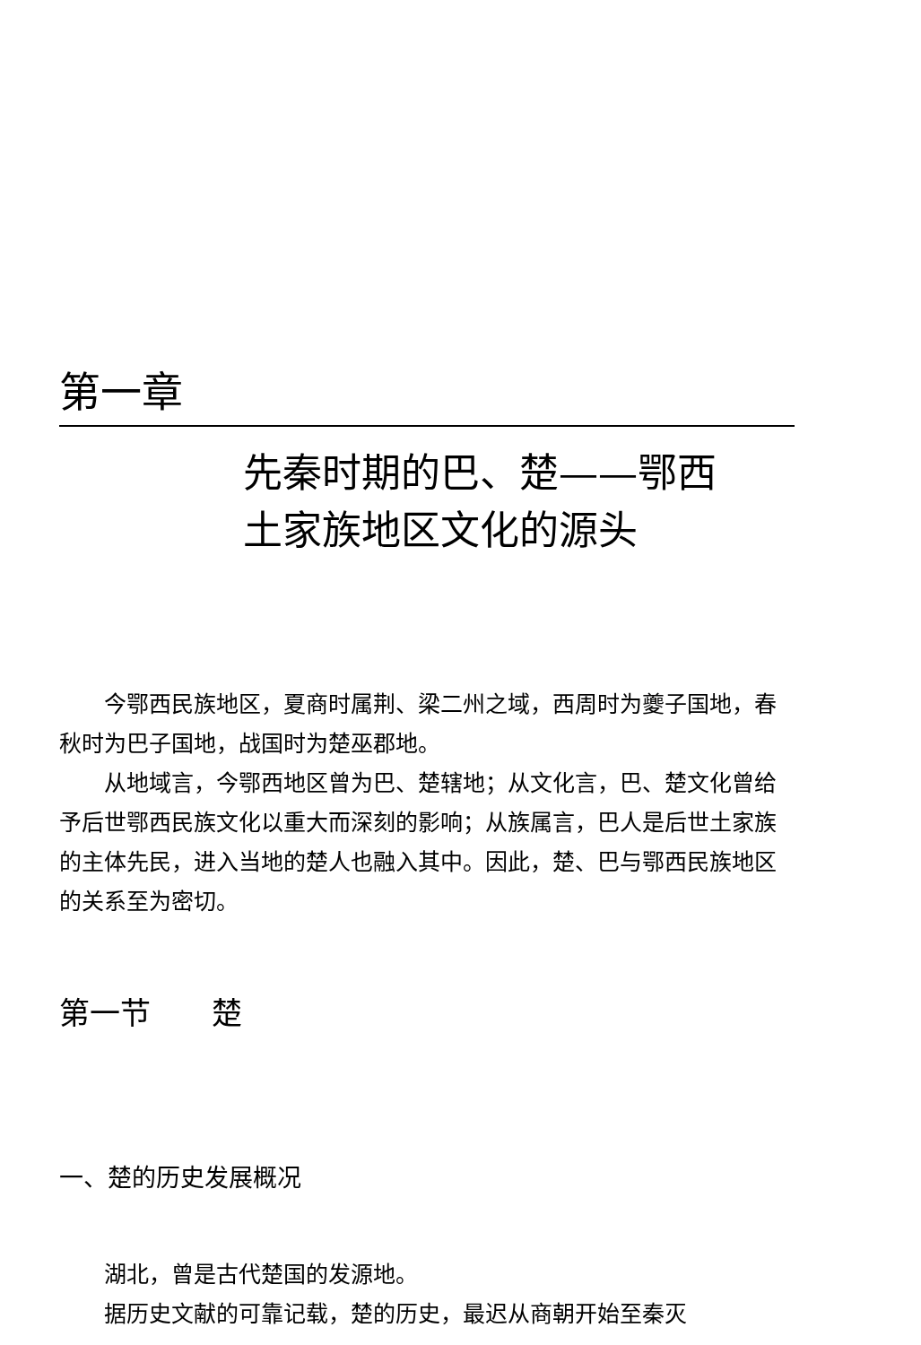第一章
先秦时期的巴、楚——鄂西
土家族地区文化的源头
今鄂西民族地区，夏商时属荆、梁二州之域，西周时为夔子国地，春秋时为巴子国地，战国时为楚巫郡地。
从地域言，今鄂西地区曾为巴、楚辖地；从文化言，巴、楚文化曾给予后世鄂西民族文化以重大而深刻的影响；从族属言，巴人是后世土家族的主体先民，进入当地的楚人也融入其中。因此，楚、巴与鄂西民族地区的关系至为密切。
第一节　　楚
一、楚的历史发展概况
湖北，曾是古代楚国的发源地。
据历史文献的可靠记载，楚的历史，最迟从商朝开始至秦灭